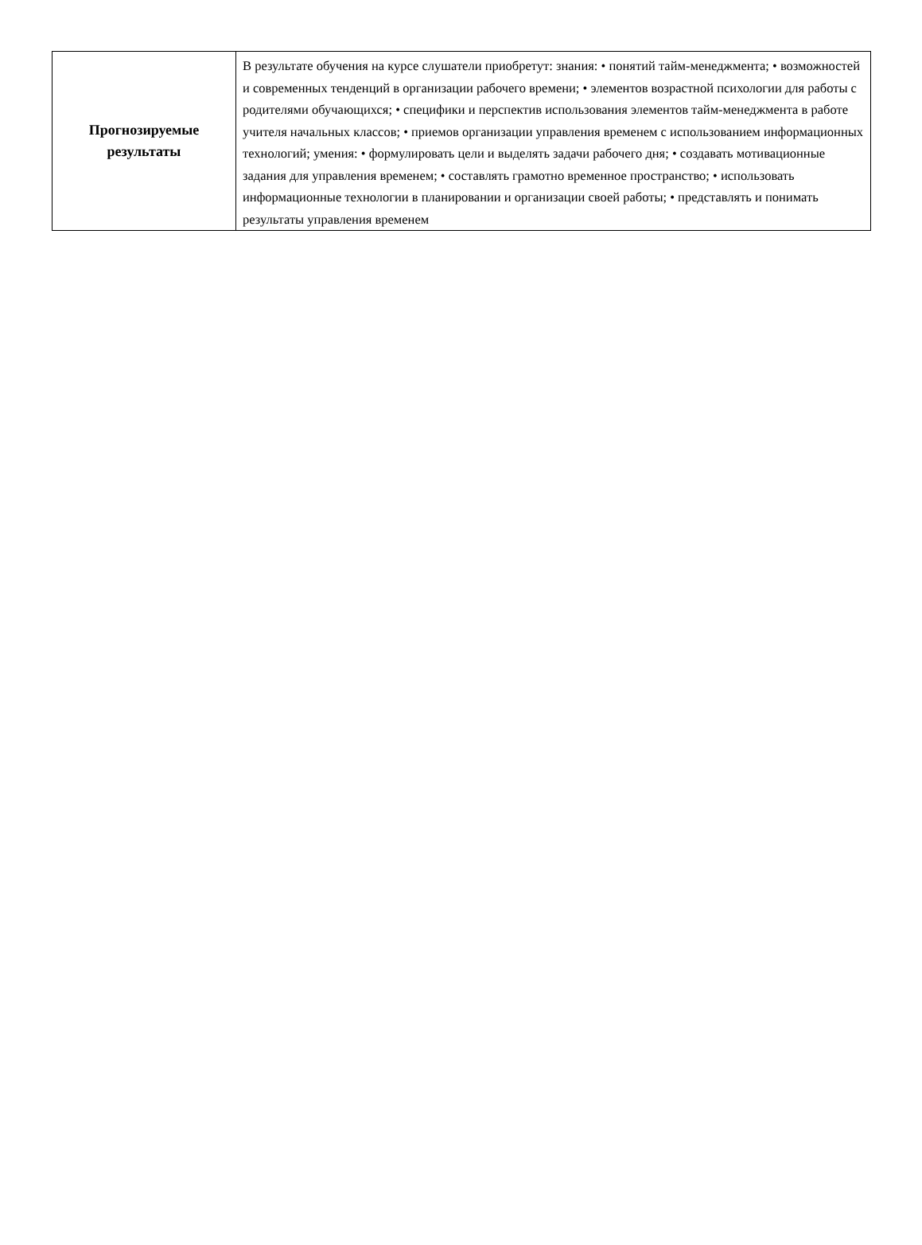| Прогнозируемые результаты | В результате обучения на курсе слушатели приобретут: знания: • понятий тайм-менеджмента; • возможностей и современных тенденций в организации рабочего времени; • элементов возрастной психологии для работы с родителями обучающихся; • специфики и перспектив использования элементов тайм-менеджмента в работе учителя начальных классов; • приемов организации управления временем с использованием информационных технологий; умения: • формулировать цели и выделять задачи рабочего дня; • создавать мотивационные задания для управления временем; • составлять грамотно временное пространство; • использовать информационные технологии в планировании и организации своей работы; • представлять и понимать результаты управления временем |